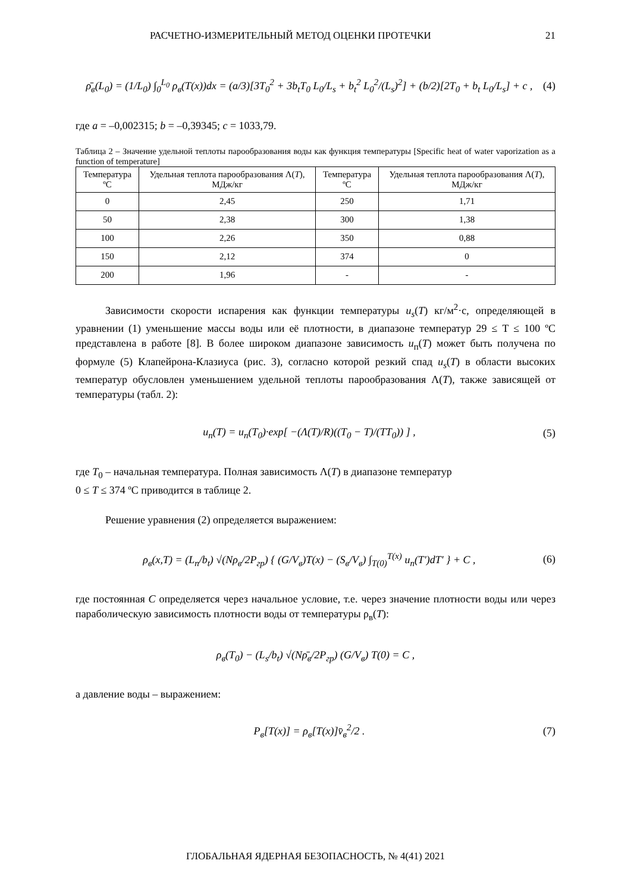РАСЧЕТНО-ИЗМЕРИТЕЛЬНЫЙ МЕТОД ОЦЕНКИ ПРОТЕЧКИ 21
ρ̄<sub>в</sub>(L<sub>0</sub>) = (1/L<sub>0</sub>) ∫<sub>0</sub><sup>L<sub>0</sub></sup> ρ<sub>в</sub>(T(x))dx = (a/3)[3T<sub>0</sub><sup>2</sup> + 3b<sub>t</sub>T<sub>0</sub> L<sub>0</sub>/L<sub>s</sub> + b<sub>t</sub><sup>2</sup> L<sub>0</sub><sup>2</sup>/(L<sub>s</sub>)<sup>2</sup>] + (b/2)[2T<sub>0</sub> + b<sub>t</sub> L<sub>0</sub>/L<sub>s</sub>] + c , (4)
где a = –0,002315; b = –0,39345; c = 1033,79.
Таблица 2 – Значение удельной теплоты парообразования воды как функция температуры [Specific heat of water vaporization as a function of temperature]
| Температура ºC | Удельная теплота парообразования Λ( T ), МДж/кг | Температура ºC | Удельная теплота парообразования Λ( T ), МДж/кг |
| --- | --- | --- | --- |
| 0 | 2,45 | 250 | 1,71 |
| 50 | 2,38 | 300 | 1,38 |
| 100 | 2,26 | 350 | 0,88 |
| 150 | 2,12 | 374 | 0 |
| 200 | 1,96 | - | - |
Зависимости скорости испарения как функции температуры u<sub>s</sub>(T) кг/м<sup>2</sup>·с, определяющей в уравнении (1) уменьшение массы воды или её плотности, в диапазоне температур 29 ≤ T ≤ 100 ºC представлена в работе [8]. В более широком диапазоне зависимость u<sub>п</sub>(T) может быть получена по формуле (5) Клапейрона-Клазиуса (рис. 3), согласно которой резкий спад u<sub>s</sub>(T) в области высоких температур обусловлен уменьшением удельной теплоты парообразования Λ(T), также зависящей от температуры (табл. 2):
u<sub>п</sub>(T) = u<sub>п</sub>(T<sub>0</sub>)·exp[ −(Λ(T)/R)((T<sub>0</sub> − T)/(TT<sub>0</sub>)) ] , (5)
где T<sub>0</sub> – начальная температура. Полная зависимость Λ(T) в диапазоне температур
0 ≤ T ≤ 374 ºC приводится в таблице 2.
Решение уравнения (2) определяется выражением:
ρ<sub>в</sub>(x,T) = (L<sub>п</sub>/b<sub>t</sub>) √(Nρ<sub>в</sub>/2P<sub>гр</sub>) { (G/V<sub>в</sub>)T(x) − (S<sub>в</sub>/V<sub>в</sub>) ∫<sub>T(0)</sub><sup>T(x)</sup> u<sub>п</sub>(T′)dT′ } + C , (6)
где постоянная C определяется через начальное условие, т.е. через значение плотности воды или через параболическую зависимость плотности воды от температуры ρ<sub>в</sub>(T):
ρ<sub>в</sub>(T<sub>0</sub>) − (L<sub>s</sub>/b<sub>t</sub>) √(Nρ̄<sub>в</sub>/2P<sub>гр</sub>) (G/V<sub>в</sub>) T(0) = C ,
а давление воды – выражением:
P<sub>в</sub>[T(x)] = ρ<sub>в</sub>[T(x)]v̄<sub>в</sub><sup>2</sup>/2 . (7)
ГЛОБАЛЬНАЯ ЯДЕРНАЯ БЕЗОПАСНОСТЬ, № 4(41) 2021